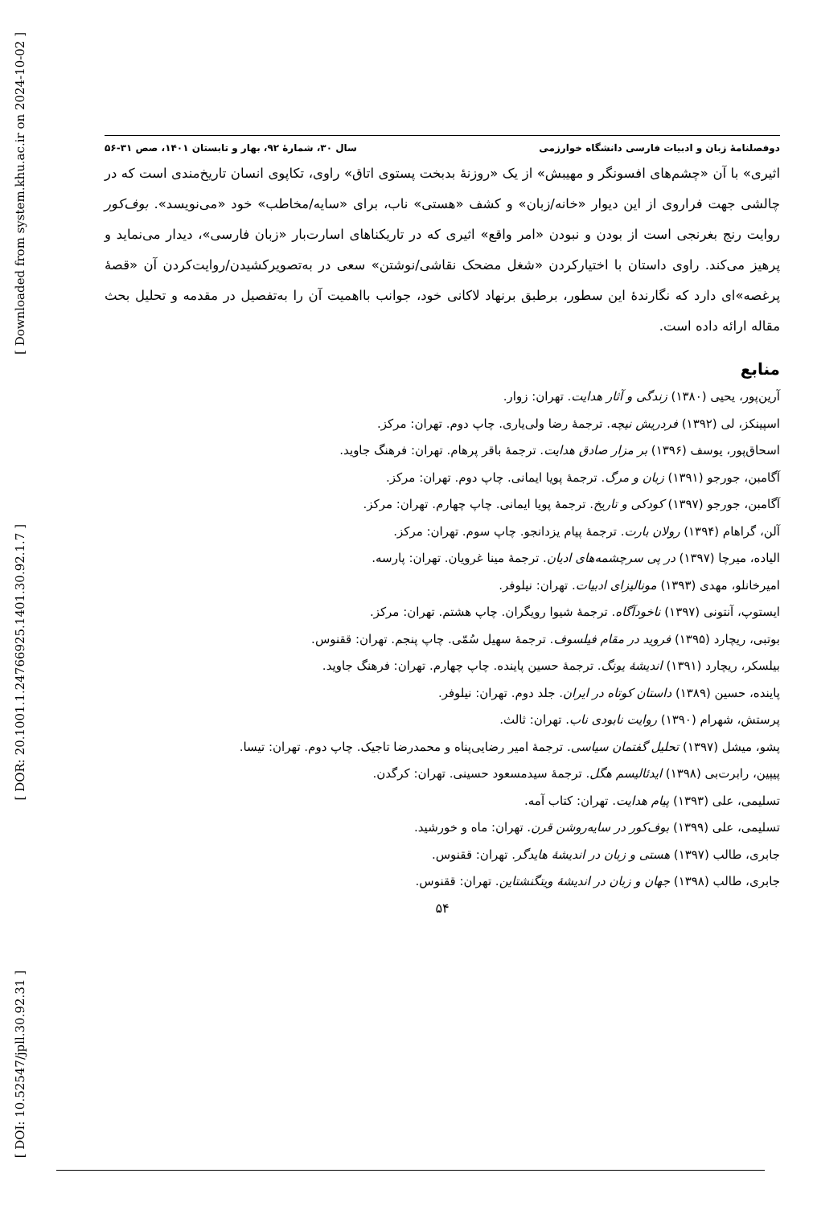[ Downloaded from system.khu.ac.ir on 2024-10-02 ]
[ DOR: 20.1001.1.24766925.1401.30.92.1.7 ]
[ DOI: 10.52547/jpll.30.92.31 ]
دوفصلنامۀ زبان و ادبیات فارسی دانشگاه خوارزمی سال ۳۰، شمارۀ ۹۲، بهار و تابستان ۱۴۰۱، صص ۳۱-۵۶
اثیری» با آن «چشم‌های افسونگر و مهیبش» از یک «روزنۀ بدبخت پستوی اتاق» راوی، تکاپوی انسان تاریخ‌مندی است که در چالشی جهت فراروی از این دیوار «خانه/زبان» و کشف «هستی» ناب، برای «سایه/مخاطب» خود «می‌نویسد». بوف‌کور روایت رنج بغرنجی است از بودن و نبودن «امر واقع» اثیری که در تاریکناهای اسارت‌بار «زبان فارسی»، دیدار می‌نماید و پرهیز می‌کند. راوی داستان با اختیارکردن «شغل مضحک نقاشی/نوشتن» سعی در به‌تصویرکشیدن/روایت‌کردن آن «قصۀ پرغصه»ای دارد که نگارندۀ این سطور، برطبق برنهاد لاکانی خود، جوانب بااهمیت آن را به‌تفصیل در مقدمه و تحلیل بحث مقاله ارائه داده است.
منابع
آرین‌پور، یحیی (۱۳۸۰) زندگی و آثار هدایت. تهران: زوار.
اسپینکز، لی (۱۳۹۲) فردریش نیچه. ترجمۀ رضا ولی‌یاری. چاپ دوم. تهران: مرکز.
اسحاق‌پور، یوسف (۱۳۹۶) بر مزار صادق هدایت. ترجمۀ باقر پرهام. تهران: فرهنگ جاوید.
آگامبن، جورجو (۱۳۹۱) زبان و مرگ. ترجمۀ پویا ایمانی. چاپ دوم. تهران: مرکز.
آگامبن، جورجو (۱۳۹۷) کودکی و تاریخ. ترجمۀ پویا ایمانی. چاپ چهارم. تهران: مرکز.
آلن، گراهام (۱۳۹۴) رولان بارت. ترجمۀ پیام یزدانجو. چاپ سوم. تهران: مرکز.
الیاده، میرچا (۱۳۹۷) در پی سرچشمه‌های ادیان. ترجمۀ مینا غرویان. تهران: پارسه.
امیرخانلو، مهدی (۱۳۹۳) مونالیزای ادبیات. تهران: نیلوفر.
ایستوپ، آنتونی (۱۳۹۷) ناخودآگاه. ترجمۀ شیوا رویگران. چاپ هشتم. تهران: مرکز.
بوتبی، ریچارد (۱۳۹۵) فروید در مقام فیلسوف. ترجمۀ سهیل سُمّی. چاپ پنجم. تهران: ققنوس.
بیلسکر، ریچارد (۱۳۹۱) اندیشۀ یونگ. ترجمۀ حسین پاینده. چاپ چهارم. تهران: فرهنگ جاوید.
پاینده، حسین (۱۳۸۹) داستان کوتاه در ایران. جلد دوم. تهران: نیلوفر.
پرستش، شهرام (۱۳۹۰) روایت نابودی ناب. تهران: ثالث.
پشو، میشل (۱۳۹۷) تحلیل گفتمان سیاسی. ترجمۀ امیر رضایی‌پناه و محمدرضا تاجیک. چاپ دوم. تهران: تیسا.
پیپین، رابرت‌بی (۱۳۹۸) ایدئالیسم هگل. ترجمۀ سیدمسعود حسینی. تهران: کرگدن.
تسلیمی، علی (۱۳۹۳) پیام هدایت. تهران: کتاب آمه.
تسلیمی، علی (۱۳۹۹) بوف‌کور در سایه‌روشن قرن. تهران: ماه و خورشید.
جابری، طالب (۱۳۹۷) هستی و زبان در اندیشۀ هایدگر. تهران: ققنوس.
جابری، طالب (۱۳۹۸) جهان و زبان در اندیشۀ ویتگنشتاین. تهران: ققنوس.
۵۴